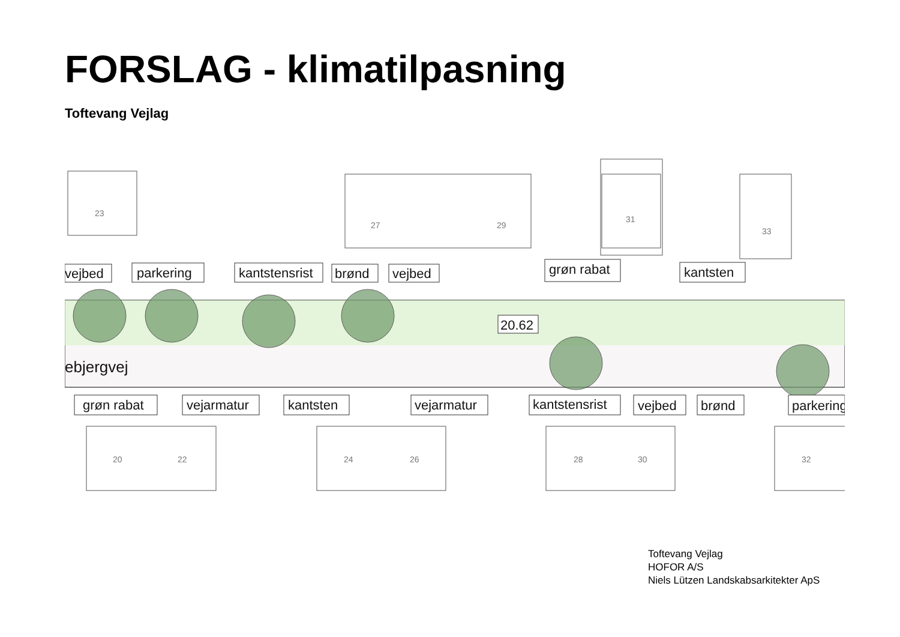FORSLAG - klimatilpasning
Toftevang Vejlag
23
27
29
31
33
20
22
24
26
28
30
32
vejbed
parkering
kantstensrist
brønd
vejbed
grøn rabat
kantsten
20.62
ebjergvej
grøn rabat
vejarmatur
kantsten
vejarmatur
kantstensrist
vejbed
brønd
parkering
Toftevang Vejlag
HOFOR A/S
Niels Lützen Landskabsarkitekter ApS